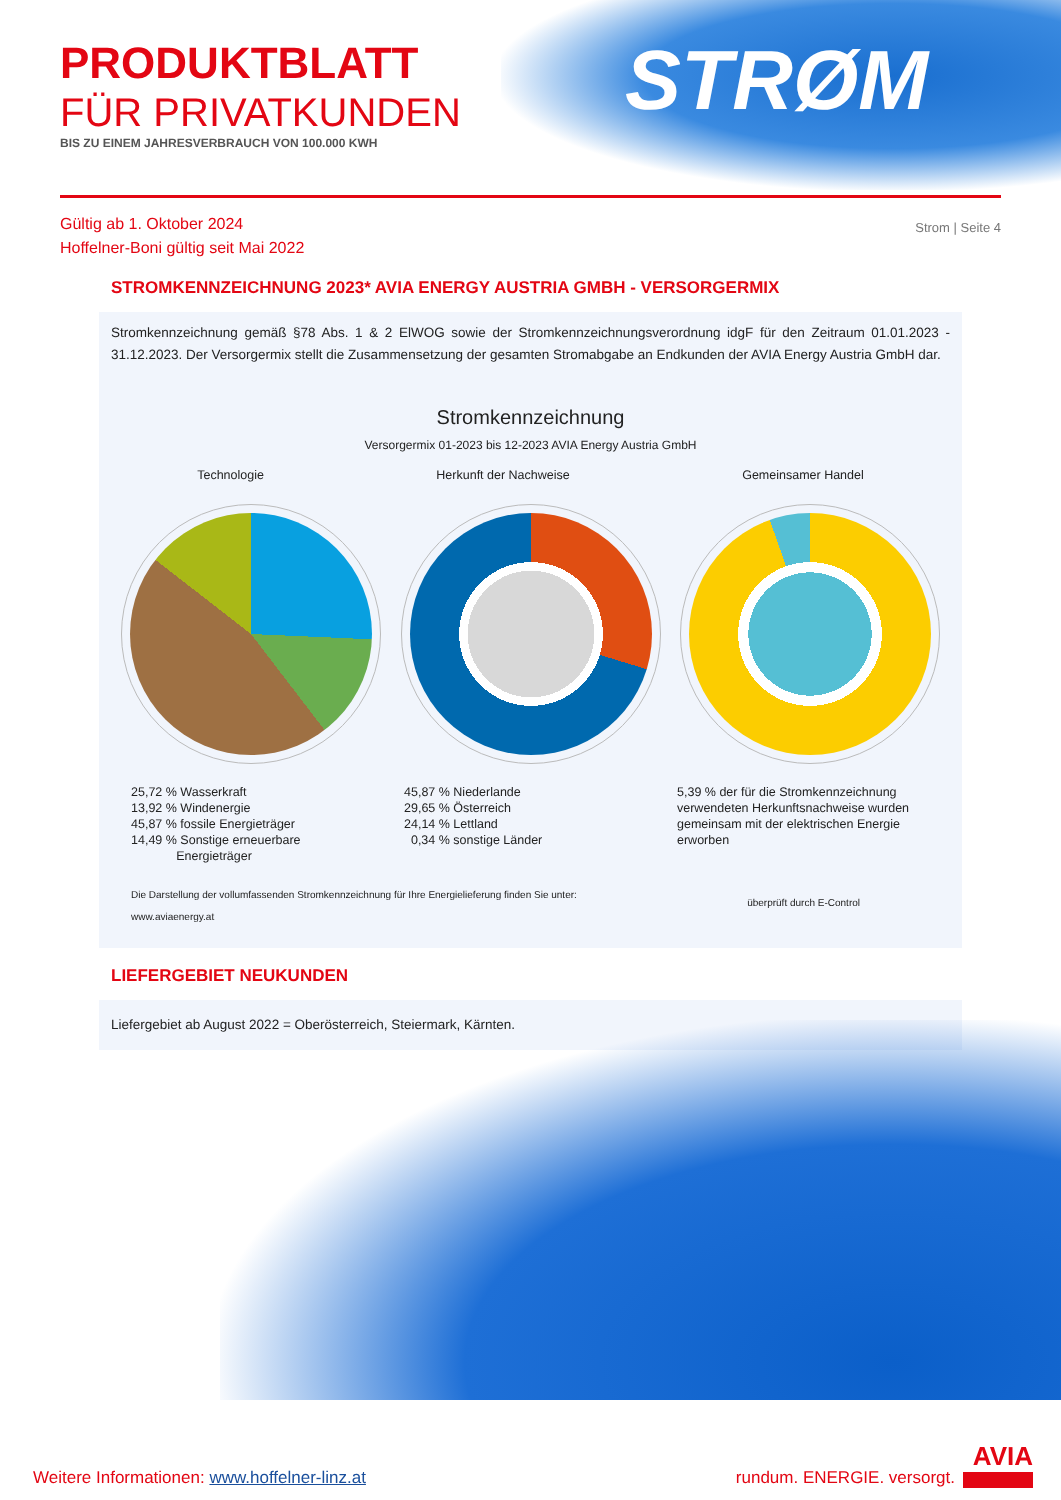PRODUKTBLATT
FÜR PRIVATKUNDEN
BIS ZU EINEM JAHRESVERBRAUCH VON 100.000 KWH
STRØM
Gültig ab 1. Oktober 2024
Hoffelner-Boni gültig seit Mai 2022
Strom | Seite 4
STROMKENNZEICHNUNG 2023* AVIA ENERGY AUSTRIA GMBH - VERSORGERMIX
Stromkennzeichnung gemäß §78 Abs. 1 & 2 ElWOG sowie der Stromkennzeichnungsverordnung idgF für den Zeitraum 01.01.2023 - 31.12.2023. Der Versorgermix stellt die Zusammensetzung der gesamten Stromabgabe an Endkunden der AVIA Energy Austria GmbH dar.
Stromkennzeichnung
Versorgermix 01-2023 bis 12-2023 AVIA Energy Austria GmbH
Technologie Herkunft der Nachweise Gemeinsamer Handel
25,72 % Wasserkraft
13,92 % Windenergie
45,87 % fossile Energieträger
14,49 % Sonstige erneuerbare
Energieträger
45,87 % Niederlande
29,65 % Österreich
24,14 % Lettland
0,34 % sonstige Länder
5,39 % der für die Stromkennzeichnung verwendeten Herkunftsnachweise wurden gemeinsam mit der elektrischen Energie erworben
Die Darstellung der vollumfassenden Stromkennzeichnung für Ihre Energielieferung finden Sie unter:
www.aviaenergy.at
überprüft durch E-Control
LIEFERGEBIET NEUKUNDEN
Liefergebiet ab August 2022 = Oberösterreich, Steiermark, Kärnten.
Weitere Informationen: www.hoffelner-linz.at
rundum. ENERGIE. versorgt. AVIA